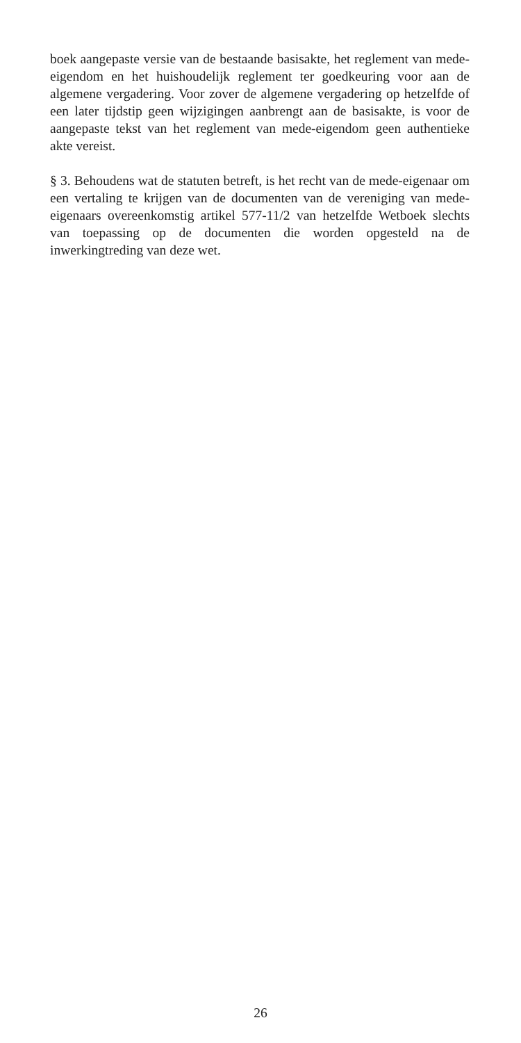boek aangepaste versie van de bestaande basisakte, het reglement van mede-eigendom en het huishoudelijk reglement ter goedkeuring voor aan de algemene vergadering. Voor zover de algemene vergadering op hetzelfde of een later tijdstip geen wijzigingen aanbrengt aan de basisakte, is voor de aangepaste tekst van het reglement van mede-eigendom geen authentieke akte vereist.
§ 3. Behoudens wat de statuten betreft, is het recht van de mede-eigenaar om een vertaling te krijgen van de documenten van de vereniging van mede-eigenaars overeenkomstig artikel 577-11/2 van hetzelfde Wetboek slechts van toepassing op de documenten die worden opgesteld na de inwerkingtreding van deze wet.
26